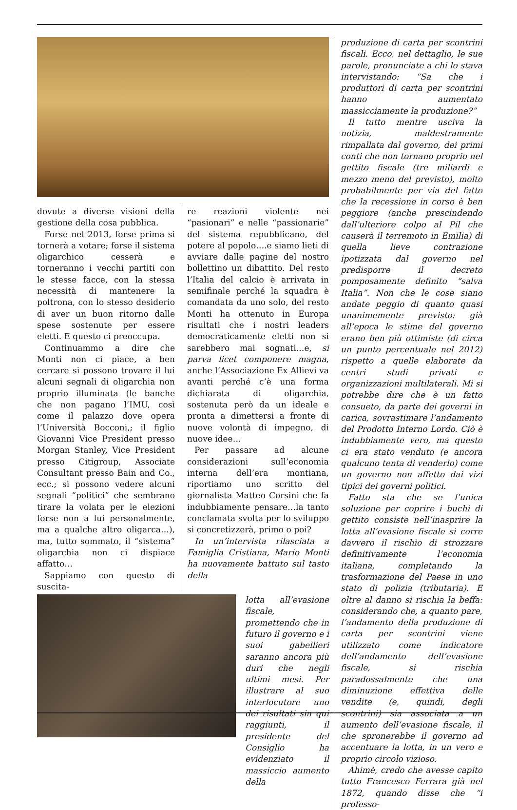dovute a diverse visioni della gestione della cosa pubblica.
Forse nel 2013, forse prima si tornerà a votare; forse il sistema oligarchico cesserà e torneranno i vecchi partiti con le stesse facce, con la stessa necessità di mantenere la poltrona, con lo stesso desiderio di aver un buon ritorno dalle spese sostenute per essere eletti. E questo ci preoccupa.
Continuammo a dire che Monti non ci piace, a ben cercare si possono trovare il lui alcuni segnali di oligarchia non proprio illuminata (le banche che non pagano l’IMU, così come il palazzo dove opera l’Università Bocconi,; il figlio Giovanni Vice President presso Morgan Stanley, Vice President presso Citigroup, Associate Consultant presso Bain and Co., ecc.; si possono vedere alcuni segnali “politici” che sembrano tirare la volata per le elezioni forse non a lui personalmente, ma a qualche altro oligarca…), ma, tutto sommato, il “sistema” oligarchia non ci dispiace affatto…
Sappiamo con questo di suscita-
re reazioni violente nei “pasionari” e nelle “passionarie” del sistema repubblicano, del potere al popolo….e siamo lieti di avviare dalle pagine del nostro bollettino un dibattito. Del resto l’Italia del calcio è arrivata in semifinale perché la squadra è comandata da uno solo, del resto Monti ha ottenuto in Europa risultati che i nostri leaders democraticamente eletti non si sarebbero mai sognati…e, si parva licet componere magna, anche l’Associazione Ex Allievi va avanti perché c’è una forma dichiarata di oligarchia, sostenuta però da un ideale e pronta a dimettersi a fronte di nuove volontà di impegno, di nuove idee…
Per passare ad alcune considerazioni sull’economia interna dell’era montiana, riportiamo uno scritto del giornalista Matteo Corsini che fa indubbiamente pensare…la tanto conclamata svolta per lo sviluppo si concretizzerà, primo o poi?
In un’intervista rilasciata a Famiglia Cristiana, Mario Monti ha nuovamente battuto sul tasto della
lotta all’evasione fiscale, promettendo che in futuro il governo e i suoi gabellieri saranno ancora più duri che negli ultimi mesi. Per illustrare al suo interlocutore uno dei risultati sin qui raggiunti, il presidente del Consiglio ha evidenziato il massiccio aumento della
produzione di carta per scontrini fiscali. Ecco, nel dettaglio, le sue parole, pronunciate a chi lo stava intervistando: “Sa che i produttori di carta per scontrini hanno aumentato massicciamente la produzione?”
Il tutto mentre usciva la notizia, maldestramente rimpallata dal governo, dei primi conti che non tornano proprio nel gettito fiscale (tre miliardi e mezzo meno del previsto), molto probabilmente per via del fatto che la recessione in corso è ben peggiore (anche prescindendo dall’ulteriore colpo al Pil che causerà il terremoto in Emilia) di quella lieve contrazione ipotizzata dal governo nel predisporre il decreto pomposamente definito “salva Italia”. Non che le cose siano andate peggio di quanto quasi unanimemente previsto: già all’epoca le stime del governo erano ben più ottimiste (di circa un punto percentuale nel 2012) rispetto a quelle elaborate da centri studi privati e organizzazioni multilaterali. Mi si potrebbe dire che è un fatto consueto, da parte dei governi in carica, sovrastimare l’andamento del Prodotto Interno Lordo. Ciò è indubbiamente vero, ma questo ci era stato venduto (e ancora qualcuno tenta di venderlo) come un governo non affetto dai vizi tipici dei governi politici.
Fatto sta che se l’unica soluzione per coprire i buchi di gettito consiste nell’inasprire la lotta all’evasione fiscale si corre davvero il rischio di strozzare definitivamente l’economia italiana, completando la trasformazione del Paese in uno stato di polizia (tributaria). E oltre al danno si rischia la beffa: considerando che, a quanto pare, l’andamento della produzione di carta per scontrini viene utilizzato come indicatore dell’andamento dell’evasione fiscale, si rischia paradossalmente che una diminuzione effettiva delle vendite (e, quindi, degli scontrini) sia associata a un aumento dell’evasione fiscale, il che spronerebbe il governo ad accentuare la lotta, in un vero e proprio circolo vizioso.
Ahimè, credo che avesse capito tutto Francesco Ferrara già nel 1872, quando disse che “i professo-